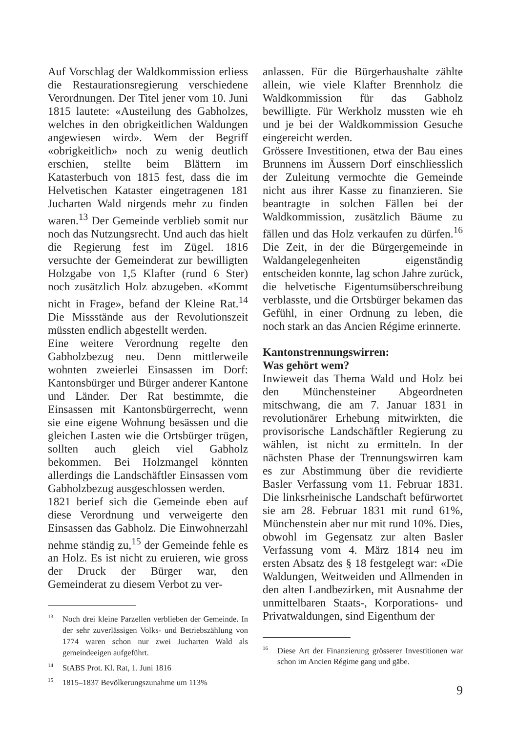Auf Vorschlag der Waldkommission erliess die Restaurationsregierung verschiedene Verordnungen. Der Titel jener vom 10. Juni 1815 lautete: «Austeilung des Gabholzes, welches in den obrigkeitlichen Waldungen angewiesen wird». Wem der Begriff «obrigkeitlich» noch zu wenig deutlich erschien, stellte beim Blättern im Katasterbuch von 1815 fest, dass die im Helvetischen Kataster eingetragenen 181 Jucharten Wald nirgends mehr zu finden waren.<sup>13</sup> Der Gemeinde verblieb somit nur noch das Nutzungsrecht. Und auch das hielt die Regierung fest im Zügel. 1816 versuchte der Gemeinderat zur bewilligten Holzgabe von 1,5 Klafter (rund 6 Ster) noch zusätzlich Holz abzugeben. «Kommt nicht in Frage», befand der Kleine Rat.<sup>14</sup> Die Missstände aus der Revolutionszeit müssten endlich abgestellt werden.
Eine weitere Verordnung regelte den Gabholzbezug neu. Denn mittlerweile wohnten zweierlei Einsassen im Dorf: Kantonsbürger und Bürger anderer Kantone und Länder. Der Rat bestimmte, die Einsassen mit Kantonsbürgerrecht, wenn sie eine eigene Wohnung besässen und die gleichen Lasten wie die Ortsbürger trügen, sollten auch gleich viel Gabholz bekommen. Bei Holzmangel könnten allerdings die Landschäftler Einsassen vom Gabholzbezug ausgeschlossen werden.
1821 berief sich die Gemeinde eben auf diese Verordnung und verweigerte den Einsassen das Gabholz. Die Einwohnerzahl nehme ständig zu,<sup>15</sup> der Gemeinde fehle es an Holz. Es ist nicht zu eruieren, wie gross der Druck der Bürger war, den Gemeinderat zu diesem Verbot zu ver-
<sup>13</sup> Noch drei kleine Parzellen verblieben der Gemeinde. In der sehr zuverlässigen Volks- und Betriebszählung von 1774 waren schon nur zwei Jucharten Wald als gemeindeeigen aufgeführt.
<sup>14</sup> StABS Prot. Kl. Rat, 1. Juni 1816
<sup>15</sup> 1815–1837 Bevölkerungszunahme um 113%
anlassen. Für die Bürgerhaushalte zählte allein, wie viele Klafter Brennholz die Waldkommission für das Gabholz bewilligte. Für Werkholz mussten wie eh und je bei der Waldkommission Gesuche eingereicht werden.
Grössere Investitionen, etwa der Bau eines Brunnens im Äussern Dorf einschliesslich der Zuleitung vermochte die Gemeinde nicht aus ihrer Kasse zu finanzieren. Sie beantragte in solchen Fällen bei der Waldkommission, zusätzlich Bäume zu fällen und das Holz verkaufen zu dürfen.<sup>16</sup> Die Zeit, in der die Bürgergemeinde in Waldangelegenheiten eigenständig entscheiden konnte, lag schon Jahre zurück, die helvetische Eigentumsüberschreibung verblasste, und die Ortsbürger bekamen das Gefühl, in einer Ordnung zu leben, die noch stark an das Ancien Régime erinnerte.
Kantonstrennungswirren:
Was gehört wem?
Inwieweit das Thema Wald und Holz bei den Münchensteiner Abgeordneten mitschwang, die am 7. Januar 1831 in revolutionärer Erhebung mitwirkten, die provisorische Landschäftler Regierung zu wählen, ist nicht zu ermitteln. In der nächsten Phase der Trennungswirren kam es zur Abstimmung über die revidierte Basler Verfassung vom 11. Februar 1831. Die linksrheinische Landschaft befürwortet sie am 28. Februar 1831 mit rund 61%, Münchenstein aber nur mit rund 10%. Dies, obwohl im Gegensatz zur alten Basler Verfassung vom 4. März 1814 neu im ersten Absatz des § 18 festgelegt war: «Die Waldungen, Weitweiden und Allmenden in den alten Landbezirken, mit Ausnahme der unmittelbaren Staats-, Korporations- und Privatwaldungen, sind Eigenthum der
<sup>16</sup> Diese Art der Finanzierung grösserer Investitionen war schon im Ancien Régime gang und gäbe.
9